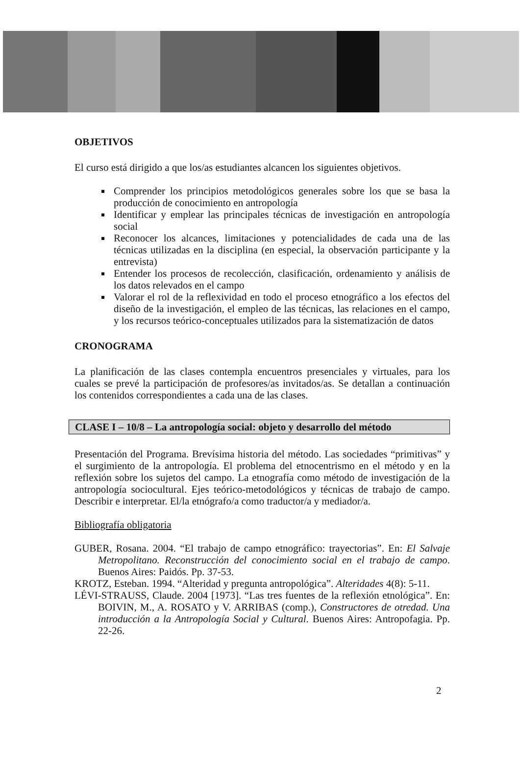OBJETIVOS
El curso está dirigido a que los/as estudiantes alcancen los siguientes objetivos.
Comprender los principios metodológicos generales sobre los que se basa la producción de conocimiento en antropología
Identificar y emplear las principales técnicas de investigación en antropología social
Reconocer los alcances, limitaciones y potencialidades de cada una de las técnicas utilizadas en la disciplina (en especial, la observación participante y la entrevista)
Entender los procesos de recolección, clasificación, ordenamiento y análisis de los datos relevados en el campo
Valorar el rol de la reflexividad en todo el proceso etnográfico a los efectos del diseño de la investigación, el empleo de las técnicas, las relaciones en el campo, y los recursos teórico-conceptuales utilizados para la sistematización de datos
CRONOGRAMA
La planificación de las clases contempla encuentros presenciales y virtuales, para los cuales se prevé la participación de profesores/as invitados/as. Se detallan a continuación los contenidos correspondientes a cada una de las clases.
CLASE I – 10/8 – La antropología social: objeto y desarrollo del método
Presentación del Programa. Brevísima historia del método. Las sociedades “primitivas” y el surgimiento de la antropología. El problema del etnocentrismo en el método y en la reflexión sobre los sujetos del campo. La etnografía como método de investigación de la antropología sociocultural. Ejes teórico-metodológicos y técnicas de trabajo de campo. Describir e interpretar. El/la etnógrafo/a como traductor/a y mediador/a.
Bibliografía obligatoria
GUBER, Rosana. 2004. “El trabajo de campo etnográfico: trayectorias”. En: El Salvaje Metropolitano. Reconstrucción del conocimiento social en el trabajo de campo. Buenos Aires: Paidós. Pp. 37-53.
KROTZ, Esteban. 1994. “Alteridad y pregunta antropológica”. Alteridades 4(8): 5-11.
LÉVI-STRAUSS, Claude. 2004 [1973]. “Las tres fuentes de la reflexión etnológica”. En: BOIVIN, M., A. ROSATO y V. ARRIBAS (comp.), Constructores de otredad. Una introducción a la Antropología Social y Cultural. Buenos Aires: Antropofagia. Pp. 22-26.
2